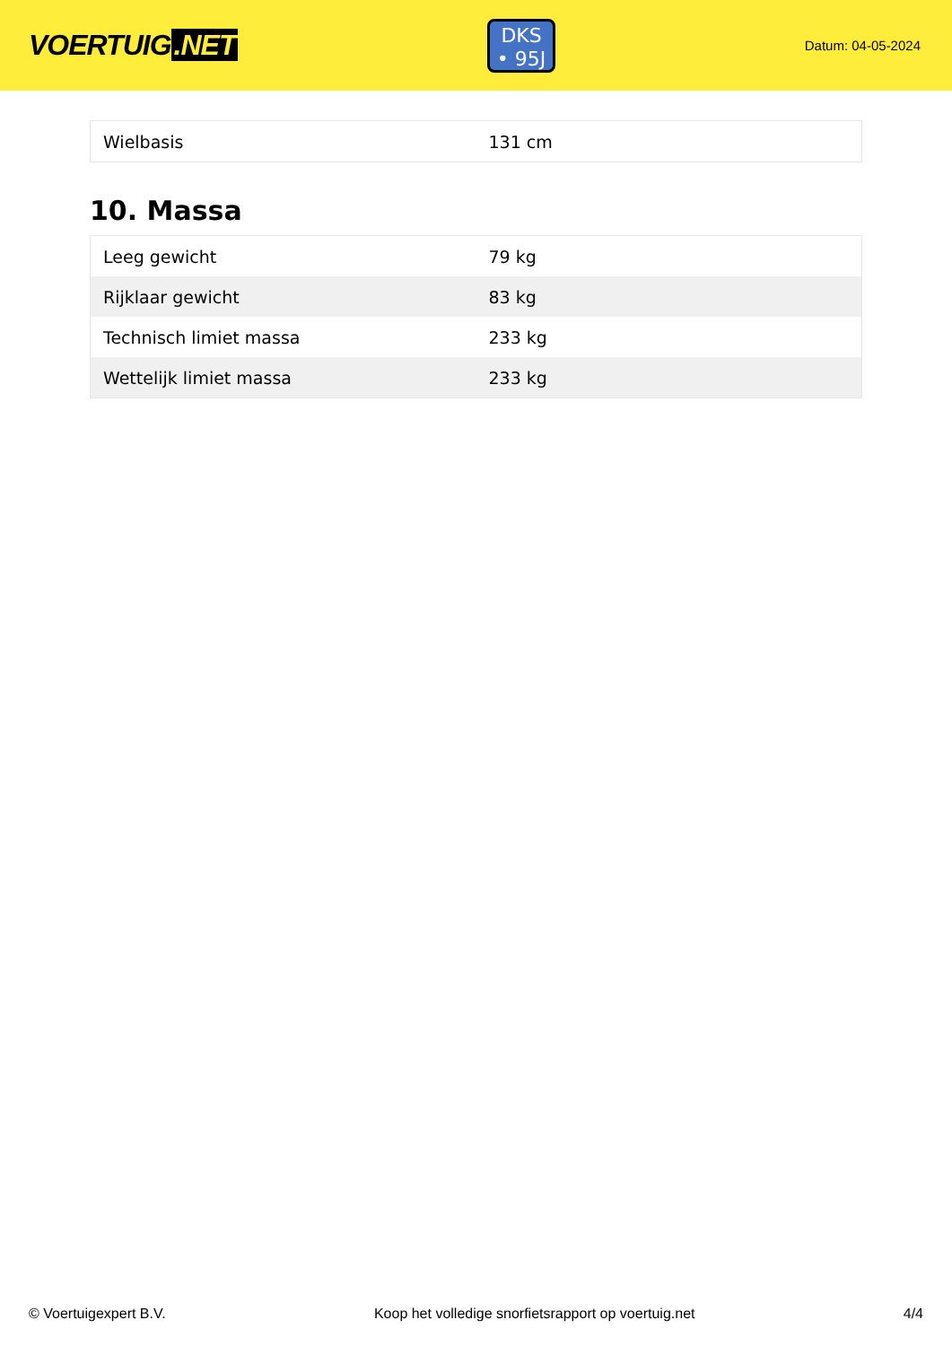VOERTUIG.NET
DKS
• 95J
Datum: 04-05-2024
| Wielbasis | 131 cm |
10. Massa
| Leeg gewicht | 79 kg |
| Rijklaar gewicht | 83 kg |
| Technisch limiet massa | 233 kg |
| Wettelijk limiet massa | 233 kg |
© Voertuigexpert B.V. Koop het volledige snorfietsrapport op voertuig.net 4/4